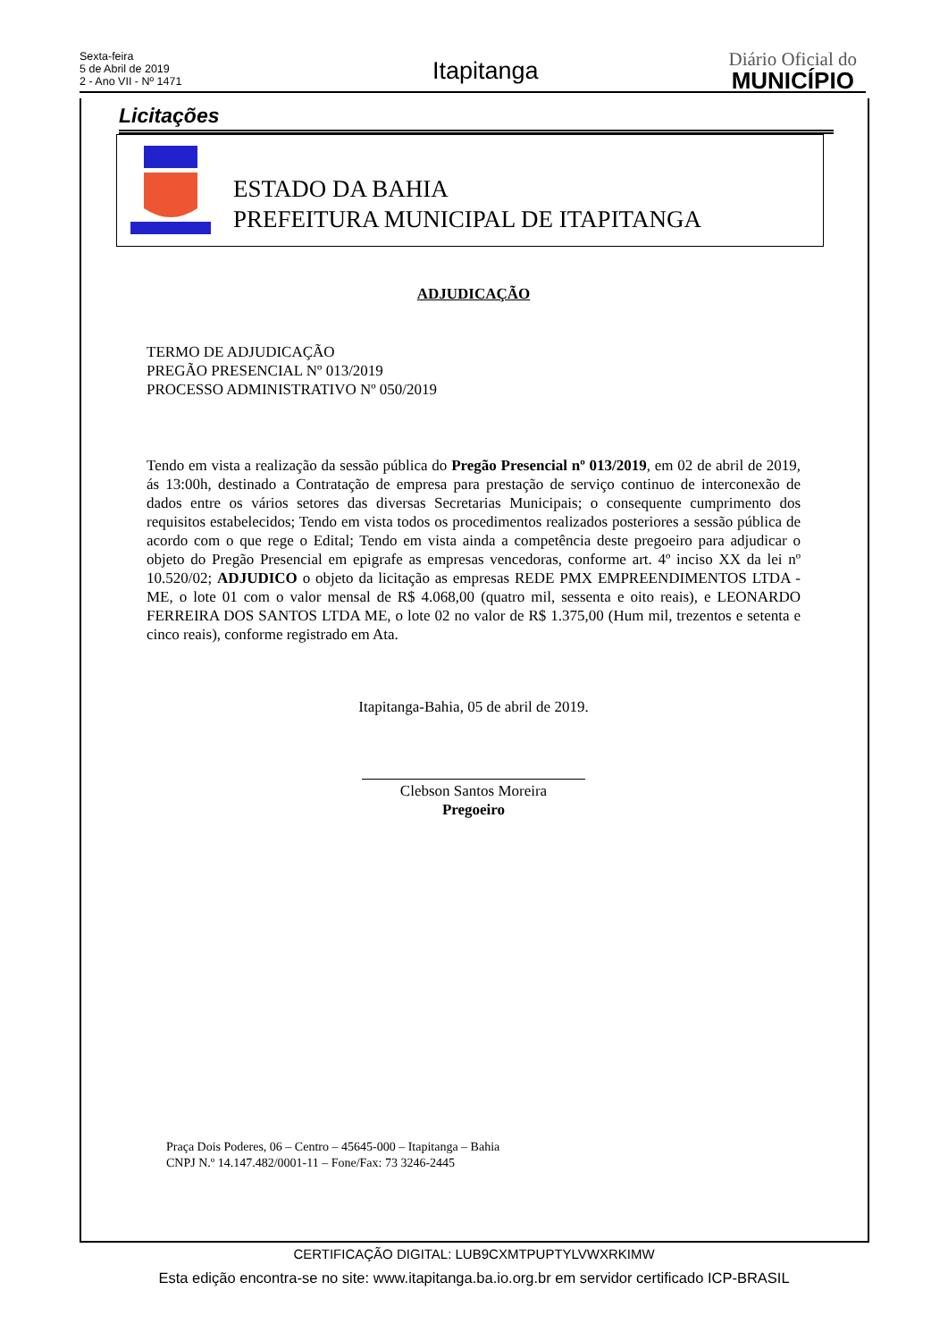Sexta-feira
5 de Abril de 2019
2 - Ano VII - Nº 1471
Itapitanga
Diário Oficial do
MUNICÍPIO
Licitações
ESTADO DA BAHIA
PREFEITURA MUNICIPAL DE ITAPITANGA
ADJUDICAÇÃO
TERMO DE ADJUDICAÇÃO
PREGÃO PRESENCIAL Nº 013/2019
PROCESSO ADMINISTRATIVO Nº 050/2019
Tendo em vista a realização da sessão pública do Pregão Presencial nº 013/2019, em 02 de abril de 2019, ás 13:00h, destinado a Contratação de empresa para prestação de serviço continuo de interconexão de dados entre os vários setores das diversas Secretarias Municipais; o consequente cumprimento dos requisitos estabelecidos; Tendo em vista todos os procedimentos realizados posteriores a sessão pública de acordo com o que rege o Edital; Tendo em vista ainda a competência deste pregoeiro para adjudicar o objeto do Pregão Presencial em epigrafe as empresas vencedoras, conforme art. 4º inciso XX da lei nº 10.520/02; ADJUDICO o objeto da licitação as empresas REDE PMX EMPREENDIMENTOS LTDA - ME, o lote 01 com o valor mensal de R$ 4.068,00 (quatro mil, sessenta e oito reais), e LEONARDO FERREIRA DOS SANTOS LTDA ME, o lote 02 no valor de R$ 1.375,00 (Hum mil, trezentos e setenta e cinco reais), conforme registrado em Ata.
Itapitanga-Bahia, 05 de abril de 2019.
Clebson Santos Moreira
Pregoeiro
Praça Dois Poderes, 06 – Centro – 45645-000 – Itapitanga – Bahia
CNPJ N.º 14.147.482/0001-11 – Fone/Fax: 73 3246-2445
CERTIFICAÇÃO DIGITAL: LUB9CXMTPUPTYLVWXRKIMW
Esta edição encontra-se no site: www.itapitanga.ba.io.org.br em servidor certificado ICP-BRASIL